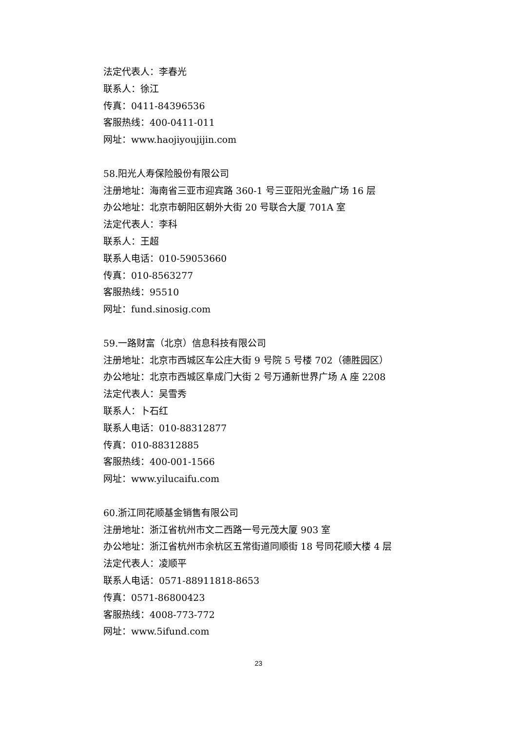法定代表人：李春光
联系人：徐江
传真：0411-84396536
客服热线：400-0411-011
网址：www.haojiyoujijin.com
58.阳光人寿保险股份有限公司
注册地址：海南省三亚市迎宾路 360-1 号三亚阳光金融广场 16 层
办公地址：北京市朝阳区朝外大街 20 号联合大厦 701A 室
法定代表人：李科
联系人：王超
联系人电话：010-59053660
传真：010-8563277
客服热线：95510
网址：fund.sinosig.com
59.一路财富（北京）信息科技有限公司
注册地址：北京市西城区车公庄大街 9 号院 5 号楼 702（德胜园区）
办公地址：北京市西城区阜成门大街 2 号万通新世界广场 A 座 2208
法定代表人：吴雪秀
联系人：卜石红
联系人电话：010-88312877
传真：010-88312885
客服热线：400-001-1566
网址：www.yilucaifu.com
60.浙江同花顺基金销售有限公司
注册地址：浙江省杭州市文二西路一号元茂大厦 903 室
办公地址：浙江省杭州市余杭区五常街道同顺街 18 号同花顺大楼 4 层
法定代表人：凌顺平
联系人电话：0571-88911818-8653
传真：0571-86800423
客服热线：4008-773-772
网址：www.5ifund.com
23